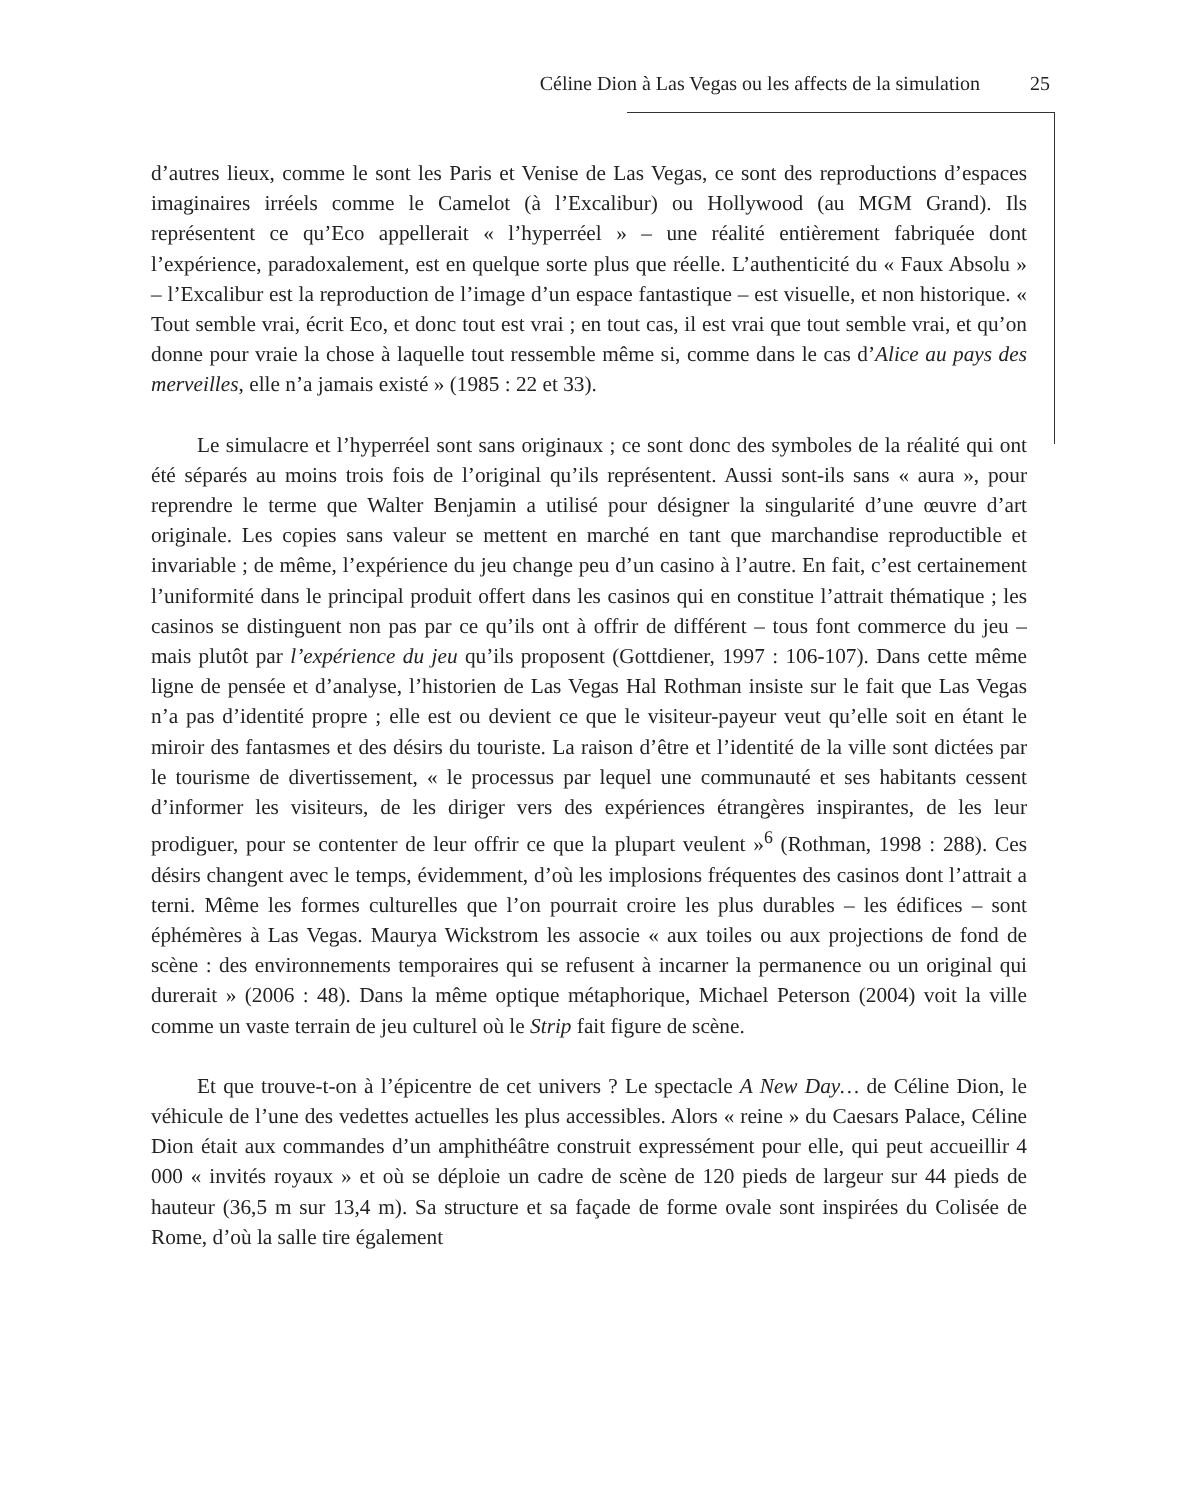Céline Dion à Las Vegas ou les affects de la simulation 25
d’autres lieux, comme le sont les Paris et Venise de Las Vegas, ce sont des reproductions d’espaces imaginaires irréels comme le Camelot (à l’Excalibur) ou Hollywood (au MGM Grand). Ils représentent ce qu’Eco appellerait « l’hyperréel » – une réalité entièrement fabriquée dont l’expérience, paradoxalement, est en quelque sorte plus que réelle. L’authenticité du « Faux Absolu » – l’Excalibur est la reproduction de l’image d’un espace fantastique – est visuelle, et non historique. « Tout semble vrai, écrit Eco, et donc tout est vrai ; en tout cas, il est vrai que tout semble vrai, et qu’on donne pour vraie la chose à laquelle tout ressemble même si, comme dans le cas d’Alice au pays des merveilles, elle n’a jamais existé » (1985 : 22 et 33).
Le simulacre et l’hyperréel sont sans originaux ; ce sont donc des symboles de la réalité qui ont été séparés au moins trois fois de l’original qu’ils représentent. Aussi sont-ils sans « aura », pour reprendre le terme que Walter Benjamin a utilisé pour désigner la singularité d’une œuvre d’art originale. Les copies sans valeur se mettent en marché en tant que marchandise reproductible et invariable ; de même, l’expérience du jeu change peu d’un casino à l’autre. En fait, c’est certainement l’uniformité dans le principal produit offert dans les casinos qui en constitue l’attrait thématique ; les casinos se distinguent non pas par ce qu’ils ont à offrir de différent – tous font commerce du jeu – mais plutôt par l’expérience du jeu qu’ils proposent (Gottdiener, 1997 : 106-107). Dans cette même ligne de pensée et d’analyse, l’historien de Las Vegas Hal Rothman insiste sur le fait que Las Vegas n’a pas d’identité propre ; elle est ou devient ce que le visiteur-payeur veut qu’elle soit en étant le miroir des fantasmes et des désirs du touriste. La raison d’être et l’identité de la ville sont dictées par le tourisme de divertissement, « le processus par lequel une communauté et ses habitants cessent d’informer les visiteurs, de les diriger vers des expériences étrangères inspirantes, de les leur prodiguer, pour se contenter de leur offrir ce que la plupart veulent »<sup>6</sup> (Rothman, 1998 : 288). Ces désirs changent avec le temps, évidemment, d’où les implosions fréquentes des casinos dont l’attrait a terni. Même les formes culturelles que l’on pourrait croire les plus durables – les édifices – sont éphémères à Las Vegas. Maurya Wickstrom les associe « aux toiles ou aux projections de fond de scène : des environnements temporaires qui se refusent à incarner la permanence ou un original qui durerait » (2006 : 48). Dans la même optique métaphorique, Michael Peterson (2004) voit la ville comme un vaste terrain de jeu culturel où le Strip fait figure de scène.
Et que trouve-t-on à l’épicentre de cet univers ? Le spectacle A New Day… de Céline Dion, le véhicule de l’une des vedettes actuelles les plus accessibles. Alors « reine » du Caesars Palace, Céline Dion était aux commandes d’un amphithéâtre construit expressément pour elle, qui peut accueillir 4 000 « invités royaux » et où se déploie un cadre de scène de 120 pieds de largeur sur 44 pieds de hauteur (36,5 m sur 13,4 m). Sa structure et sa façade de forme ovale sont inspirées du Colisée de Rome, d’où la salle tire également